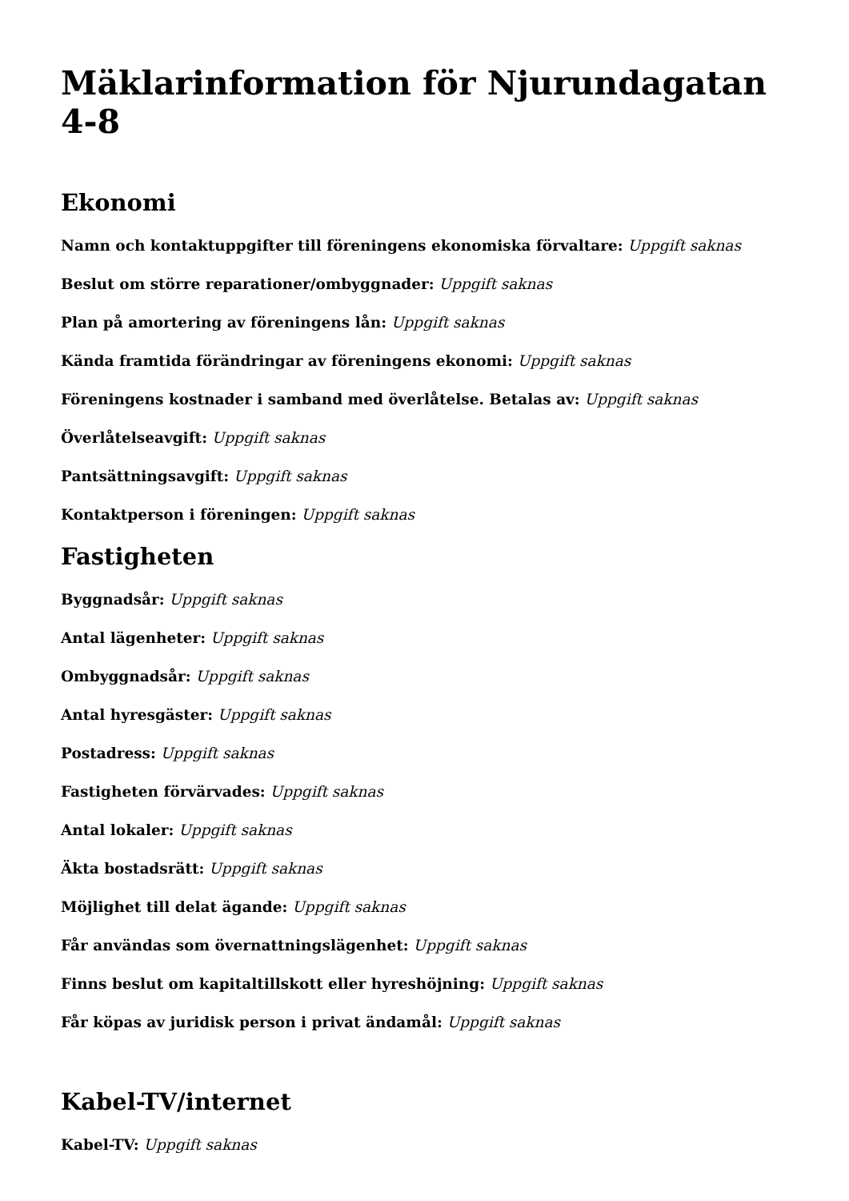Mäklarinformation för Njurundagatan 4-8
Ekonomi
Namn och kontaktuppgifter till föreningens ekonomiska förvaltare: Uppgift saknas
Beslut om större reparationer/ombyggnader: Uppgift saknas
Plan på amortering av föreningens lån: Uppgift saknas
Kända framtida förändringar av föreningens ekonomi: Uppgift saknas
Föreningens kostnader i samband med överlåtelse. Betalas av: Uppgift saknas
Överlåtelseavgift: Uppgift saknas
Pantsättningsavgift: Uppgift saknas
Kontaktperson i föreningen: Uppgift saknas
Fastigheten
Byggnadsår: Uppgift saknas
Antal lägenheter: Uppgift saknas
Ombyggnadsår: Uppgift saknas
Antal hyresgäster: Uppgift saknas
Postadress: Uppgift saknas
Fastigheten förvärvades: Uppgift saknas
Antal lokaler: Uppgift saknas
Äkta bostadsrätt: Uppgift saknas
Möjlighet till delat ägande: Uppgift saknas
Får användas som övernattningslägenhet: Uppgift saknas
Finns beslut om kapitaltillskott eller hyreshöjning: Uppgift saknas
Får köpas av juridisk person i privat ändamål: Uppgift saknas
Kabel-TV/internet
Kabel-TV: Uppgift saknas